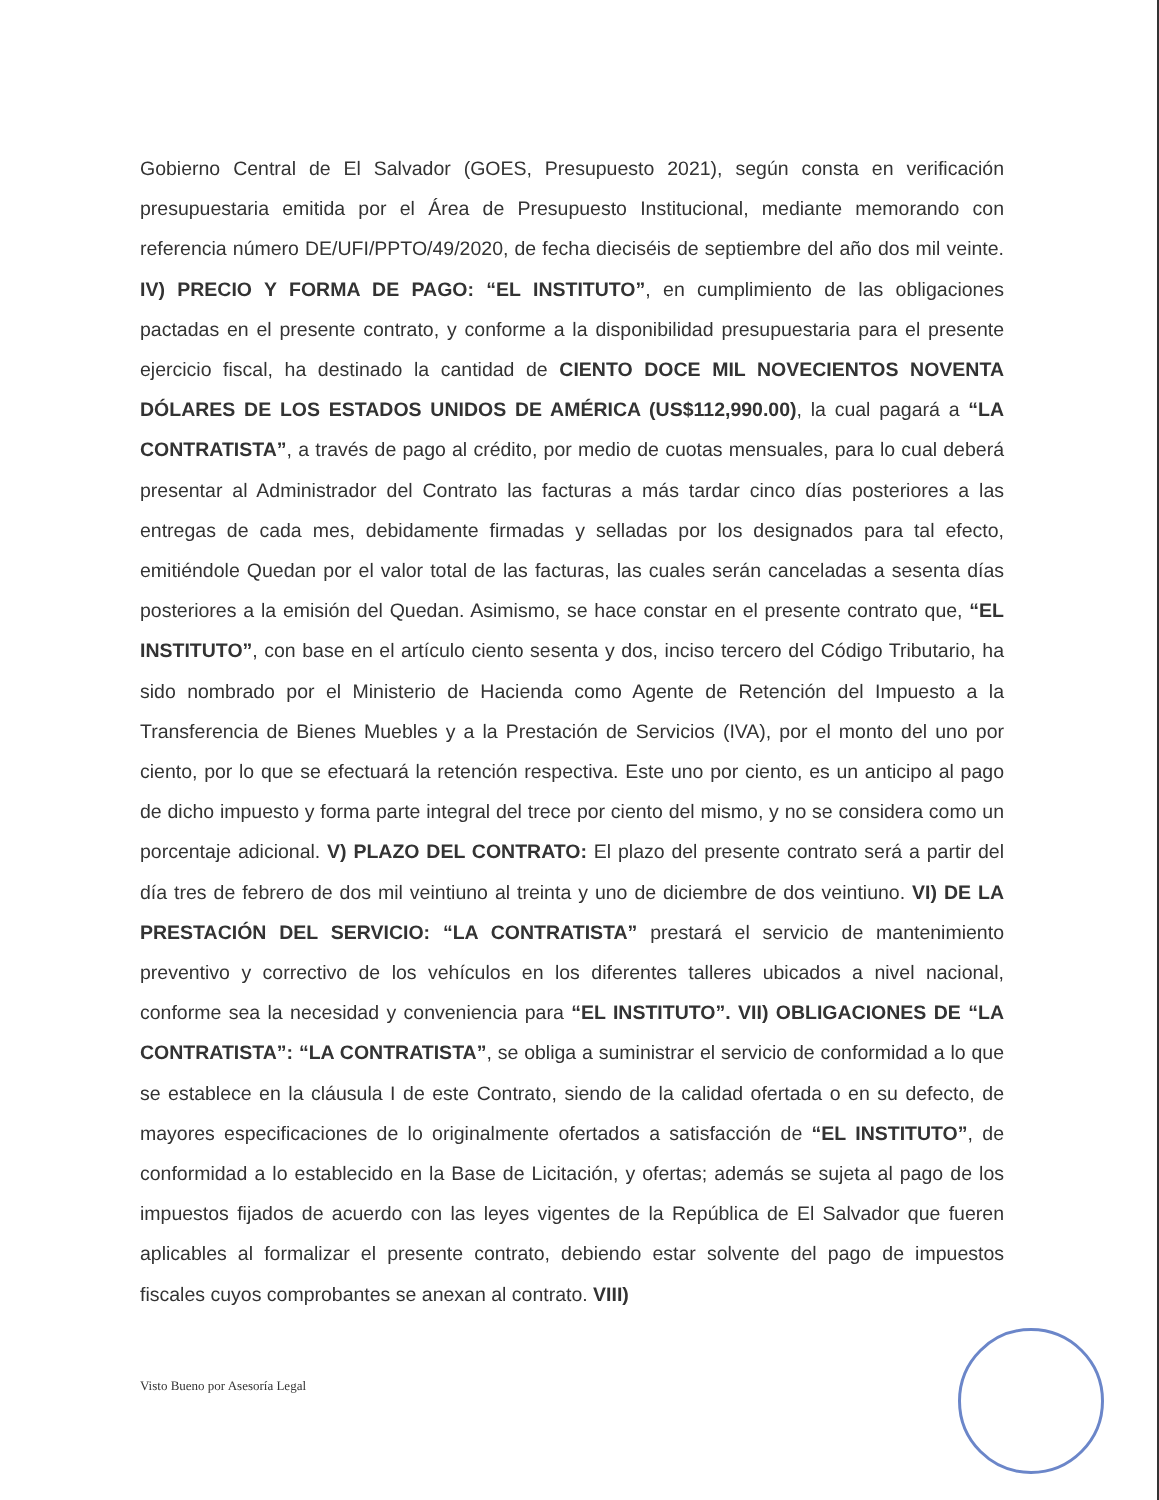Gobierno Central de El Salvador (GOES, Presupuesto 2021), según consta en verificación presupuestaria emitida por el Área de Presupuesto Institucional, mediante memorando con referencia número DE/UFI/PPTO/49/2020, de fecha dieciséis de septiembre del año dos mil veinte. IV) PRECIO Y FORMA DE PAGO: “EL INSTITUTO”, en cumplimiento de las obligaciones pactadas en el presente contrato, y conforme a la disponibilidad presupuestaria para el presente ejercicio fiscal, ha destinado la cantidad de CIENTO DOCE MIL NOVECIENTOS NOVENTA DÓLARES DE LOS ESTADOS UNIDOS DE AMÉRICA (US$112,990.00), la cual pagará a “LA CONTRATISTA”, a través de pago al crédito, por medio de cuotas mensuales, para lo cual deberá presentar al Administrador del Contrato las facturas a más tardar cinco días posteriores a las entregas de cada mes, debidamente firmadas y selladas por los designados para tal efecto, emitiéndole Quedan por el valor total de las facturas, las cuales serán canceladas a sesenta días posteriores a la emisión del Quedan. Asimismo, se hace constar en el presente contrato que, “EL INSTITUTO”, con base en el artículo ciento sesenta y dos, inciso tercero del Código Tributario, ha sido nombrado por el Ministerio de Hacienda como Agente de Retención del Impuesto a la Transferencia de Bienes Muebles y a la Prestación de Servicios (IVA), por el monto del uno por ciento, por lo que se efectuará la retención respectiva. Este uno por ciento, es un anticipo al pago de dicho impuesto y forma parte integral del trece por ciento del mismo, y no se considera como un porcentaje adicional. V) PLAZO DEL CONTRATO: El plazo del presente contrato será a partir del día tres de febrero de dos mil veintiuno al treinta y uno de diciembre de dos veintiuno. VI) DE LA PRESTACIÓN DEL SERVICIO: “LA CONTRATISTA” prestará el servicio de mantenimiento preventivo y correctivo de los vehículos en los diferentes talleres ubicados a nivel nacional, conforme sea la necesidad y conveniencia para “EL INSTITUTO”. VII) OBLIGACIONES DE “LA CONTRATISTA”: “LA CONTRATISTA”, se obliga a suministrar el servicio de conformidad a lo que se establece en la cláusula I de este Contrato, siendo de la calidad ofertada o en su defecto, de mayores especificaciones de lo originalmente ofertados a satisfacción de “EL INSTITUTO”, de conformidad a lo establecido en la Base de Licitación, y ofertas; además se sujeta al pago de los impuestos fijados de acuerdo con las leyes vigentes de la República de El Salvador que fueren aplicables al formalizar el presente contrato, debiendo estar solvente del pago de impuestos fiscales cuyos comprobantes se anexan al contrato. VIII)
Visto Bueno por Asesoría Legal